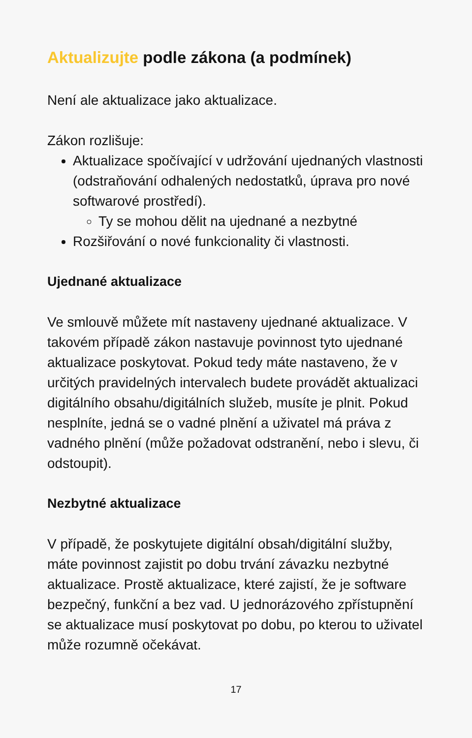Aktualizujte podle zákona (a podmínek)
Není ale aktualizace jako aktualizace.
Zákon rozlišuje:
Aktualizace spočívající v udržování ujednaných vlastnosti (odstraňování odhalených nedostatků, úprava pro nové softwarové prostředí).
Ty se mohou dělit na ujednané a nezbytné
Rozšiřování o nové funkcionality či vlastnosti.
Ujednané aktualizace
Ve smlouvě můžete mít nastaveny ujednané aktualizace. V takovém případě zákon nastavuje povinnost tyto ujednané aktualizace poskytovat. Pokud tedy máte nastaveno, že v určitých pravidelných intervalech budete provádět aktualizaci digitálního obsahu/digitálních služeb, musíte je plnit. Pokud nesplníte, jedná se o vadné plnění a uživatel má práva z vadného plnění (může požadovat odstranění, nebo i slevu, či odstoupit).
Nezbytné aktualizace
V případě, že poskytujete digitální obsah/digitální služby, máte povinnost zajistit po dobu trvání závazku nezbytné aktualizace. Prostě aktualizace, které zajistí, že je software bezpečný, funkční a bez vad. U jednorázového zpřístupnění se aktualizace musí poskytovat po dobu, po kterou to uživatel může rozumně očekávat.
17